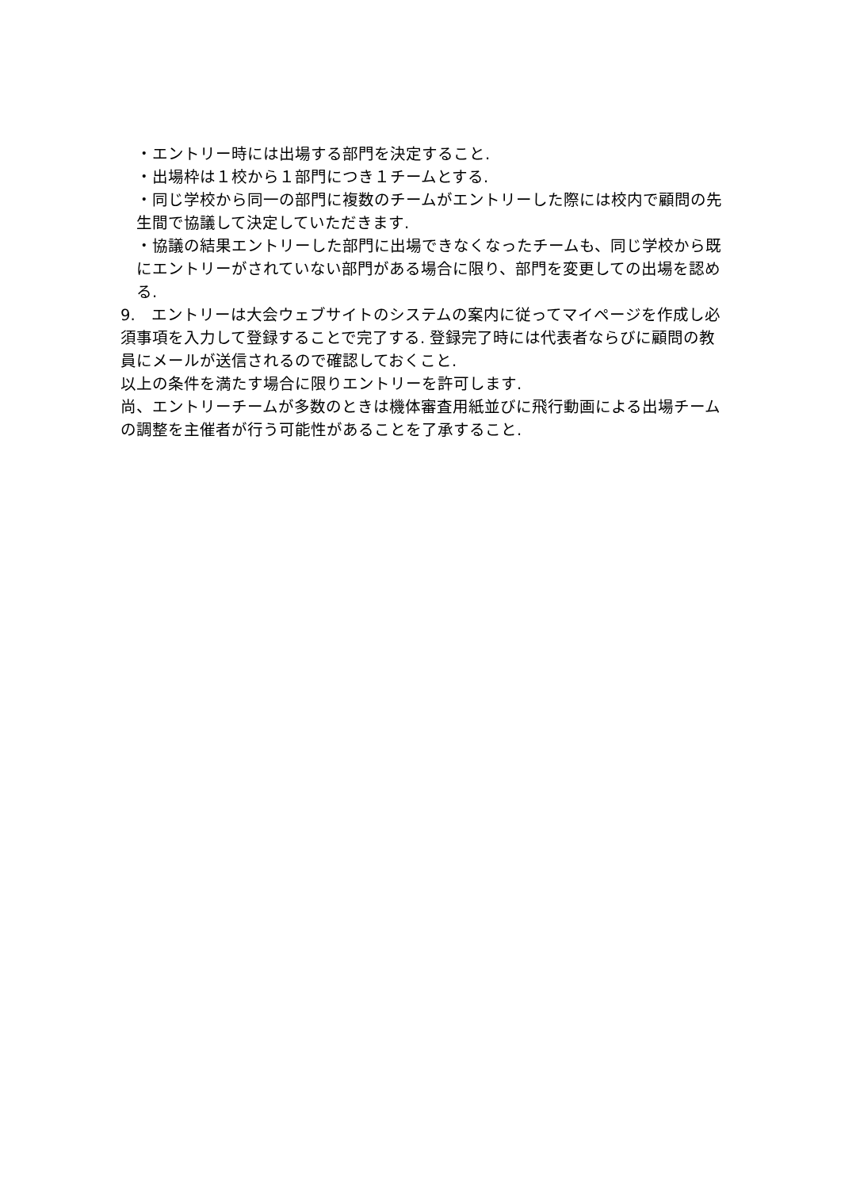・エントリー時には出場する部門を決定すること.
・出場枠は１校から１部門につき１チームとする.
・同じ学校から同一の部門に複数のチームがエントリーした際には校内で顧問の先生間で協議して決定していただきます.
・協議の結果エントリーした部門に出場できなくなったチームも、同じ学校から既にエントリーがされていない部門がある場合に限り、部門を変更しての出場を認める.
9.　エントリーは大会ウェブサイトのシステムの案内に従ってマイページを作成し必須事項を入力して登録することで完了する. 登録完了時には代表者ならびに顧問の教員にメールが送信されるので確認しておくこと.
以上の条件を満たす場合に限りエントリーを許可します.
尚、エントリーチームが多数のときは機体審査用紙並びに飛行動画による出場チームの調整を主催者が行う可能性があることを了承すること.